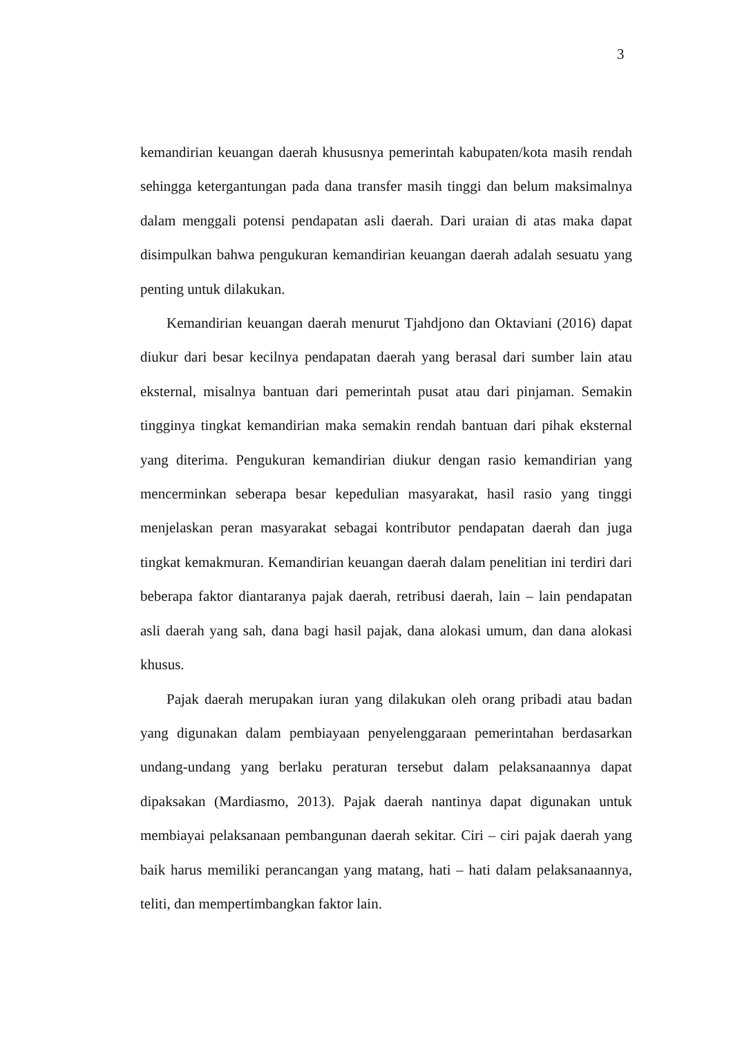3
kemandirian keuangan daerah khususnya pemerintah kabupaten/kota masih rendah sehingga ketergantungan pada dana transfer masih tinggi dan belum maksimalnya dalam menggali potensi pendapatan asli daerah. Dari uraian di atas maka dapat disimpulkan bahwa pengukuran kemandirian keuangan daerah adalah sesuatu yang penting untuk dilakukan.
Kemandirian keuangan daerah menurut Tjahdjono dan Oktaviani (2016) dapat diukur dari besar kecilnya pendapatan daerah yang berasal dari sumber lain atau eksternal, misalnya bantuan dari pemerintah pusat atau dari pinjaman. Semakin tingginya tingkat kemandirian maka semakin rendah bantuan dari pihak eksternal yang diterima. Pengukuran kemandirian diukur dengan rasio kemandirian yang mencerminkan seberapa besar kepedulian masyarakat, hasil rasio yang tinggi menjelaskan peran masyarakat sebagai kontributor pendapatan daerah dan juga tingkat kemakmuran. Kemandirian keuangan daerah dalam penelitian ini terdiri dari beberapa faktor diantaranya pajak daerah, retribusi daerah, lain – lain pendapatan asli daerah yang sah, dana bagi hasil pajak, dana alokasi umum, dan dana alokasi khusus.
Pajak daerah merupakan iuran yang dilakukan oleh orang pribadi atau badan yang digunakan dalam pembiayaan penyelenggaraan pemerintahan berdasarkan undang-undang yang berlaku peraturan tersebut dalam pelaksanaannya dapat dipaksakan (Mardiasmo, 2013). Pajak daerah nantinya dapat digunakan untuk membiayai pelaksanaan pembangunan daerah sekitar. Ciri – ciri pajak daerah yang baik harus memiliki perancangan yang matang, hati – hati dalam pelaksanaannya, teliti, dan mempertimbangkan faktor lain.